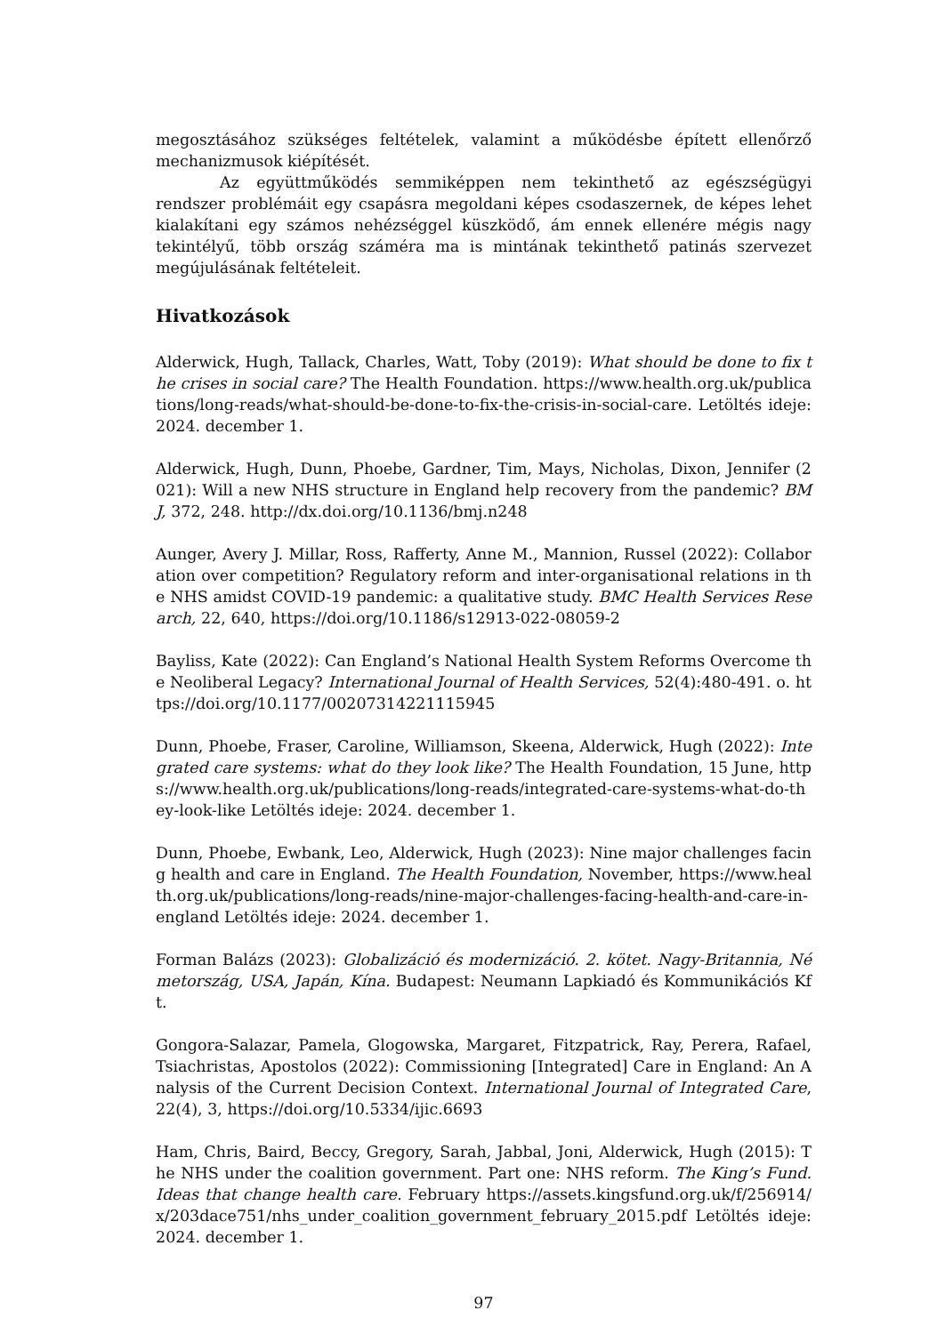megosztásához szükséges feltételek, valamint a működésbe épített ellenőrző mechanizmusok kiépítését.
Az együttműködés semmiképpen nem tekinthető az egészségügyi rendszer problémáit egy csapásra megoldani képes csodaszernek, de képes lehet kialakítani egy számos nehézséggel küszködő, ám ennek ellenére mégis nagy tekintélyű, több ország száméra ma is mintának tekinthető patinás szervezet megújulásának feltételeit.
Hivatkozások
Alderwick, Hugh, Tallack, Charles, Watt, Toby (2019): What should be done to fix the crises in social care? The Health Foundation. https://www.health.org.uk/publications/long-reads/what-should-be-done-to-fix-the-crisis-in-social-care. Letöltés ideje: 2024. december 1.
Alderwick, Hugh, Dunn, Phoebe, Gardner, Tim, Mays, Nicholas, Dixon, Jennifer (2021): Will a new NHS structure in England help recovery from the pandemic? BMJ, 372, 248. http://dx.doi.org/10.1136/bmj.n248
Aunger, Avery J. Millar, Ross, Rafferty, Anne M., Mannion, Russel (2022): Collaboration over competition? Regulatory reform and inter-organisational relations in the NHS amidst COVID-19 pandemic: a qualitative study. BMC Health Services Research, 22, 640, https://doi.org/10.1186/s12913-022-08059-2
Bayliss, Kate (2022): Can England’s National Health System Reforms Overcome the Neoliberal Legacy? International Journal of Health Services, 52(4):480-491. o. https://doi.org/10.1177/00207314221115945
Dunn, Phoebe, Fraser, Caroline, Williamson, Skeena, Alderwick, Hugh (2022): Integrated care systems: what do they look like? The Health Foundation, 15 June, https://www.health.org.uk/publications/long-reads/integrated-care-systems-what-do-they-look-like Letöltés ideje: 2024. december 1.
Dunn, Phoebe, Ewbank, Leo, Alderwick, Hugh (2023): Nine major challenges facing health and care in England. The Health Foundation, November, https://www.health.org.uk/publications/long-reads/nine-major-challenges-facing-health-and-care-in-england Letöltés ideje: 2024. december 1.
Forman Balázs (2023): Globalizáció és modernizáció. 2. kötet. Nagy-Britannia, Németország, USA, Japán, Kína. Budapest: Neumann Lapkiadó és Kommunikációs Kft.
Gongora-Salazar, Pamela, Glogowska, Margaret, Fitzpatrick, Ray, Perera, Rafael, Tsiachristas, Apostolos (2022): Commissioning [Integrated] Care in England: An Analysis of the Current Decision Context. International Journal of Integrated Care, 22(4), 3, https://doi.org/10.5334/ijic.6693
Ham, Chris, Baird, Beccy, Gregory, Sarah, Jabbal, Joni, Alderwick, Hugh (2015): The NHS under the coalition government. Part one: NHS reform. The King’s Fund. Ideas that change health care. February https://assets.kingsfund.org.uk/f/256914/x/203dace751/nhs_under_coalition_government_february_2015.pdf Letöltés ideje: 2024. december 1.
97